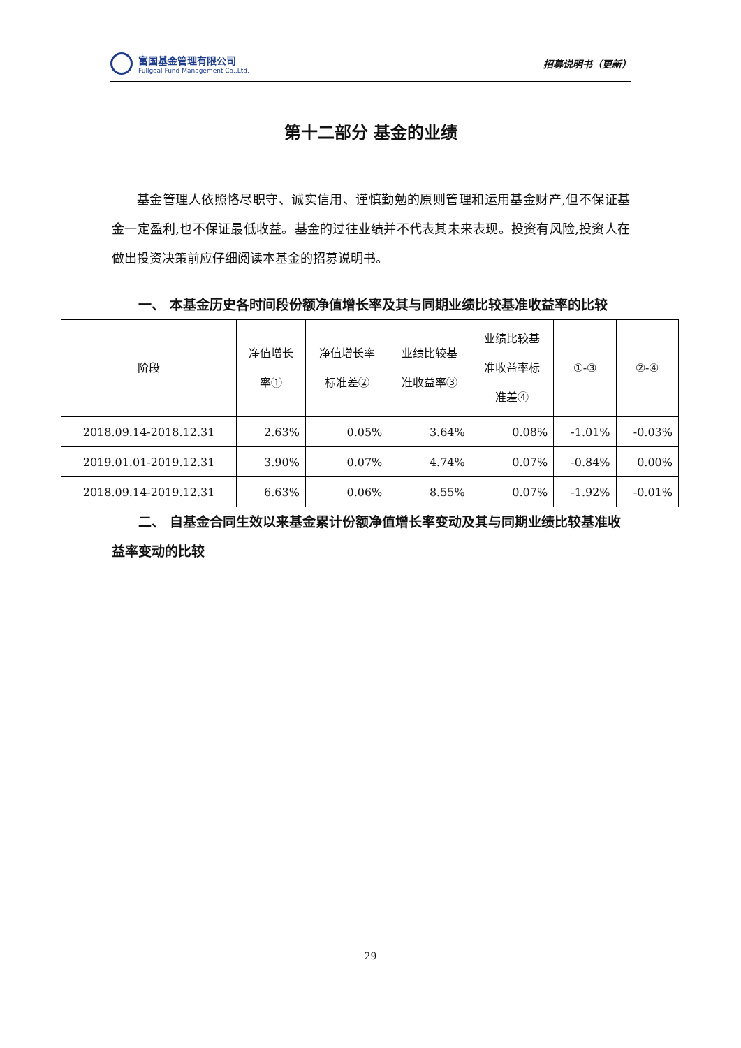富国基金管理有限公司
Fullgoal Fund Management Co.,Ltd.
招募说明书（更新）
第十二部分 基金的业绩
基金管理人依照恪尽职守、诚实信用、谨慎勤勉的原则管理和运用基金财产,但不保证基金一定盈利,也不保证最低收益。基金的过往业绩并不代表其未来表现。投资有风险,投资人在做出投资决策前应仔细阅读本基金的招募说明书。
一、 本基金历史各时间段份额净值增长率及其与同期业绩比较基准收益率的比较
| 阶段 | 净值增长 率① | 净值增长率 标准差② | 业绩比较基 准收益率③ | 业绩比较基 准收益率标 准差④ | ①-③ | ②-④ |
| --- | --- | --- | --- | --- | --- | --- |
| 2018.09.14-2018.12.31 | 2.63% | 0.05% | 3.64% | 0.08% | -1.01% | -0.03% |
| 2019.01.01-2019.12.31 | 3.90% | 0.07% | 4.74% | 0.07% | -0.84% | 0.00% |
| 2018.09.14-2019.12.31 | 6.63% | 0.06% | 8.55% | 0.07% | -1.92% | -0.01% |
二、 自基金合同生效以来基金累计份额净值增长率变动及其与同期业绩比较基准收益率变动的比较
29